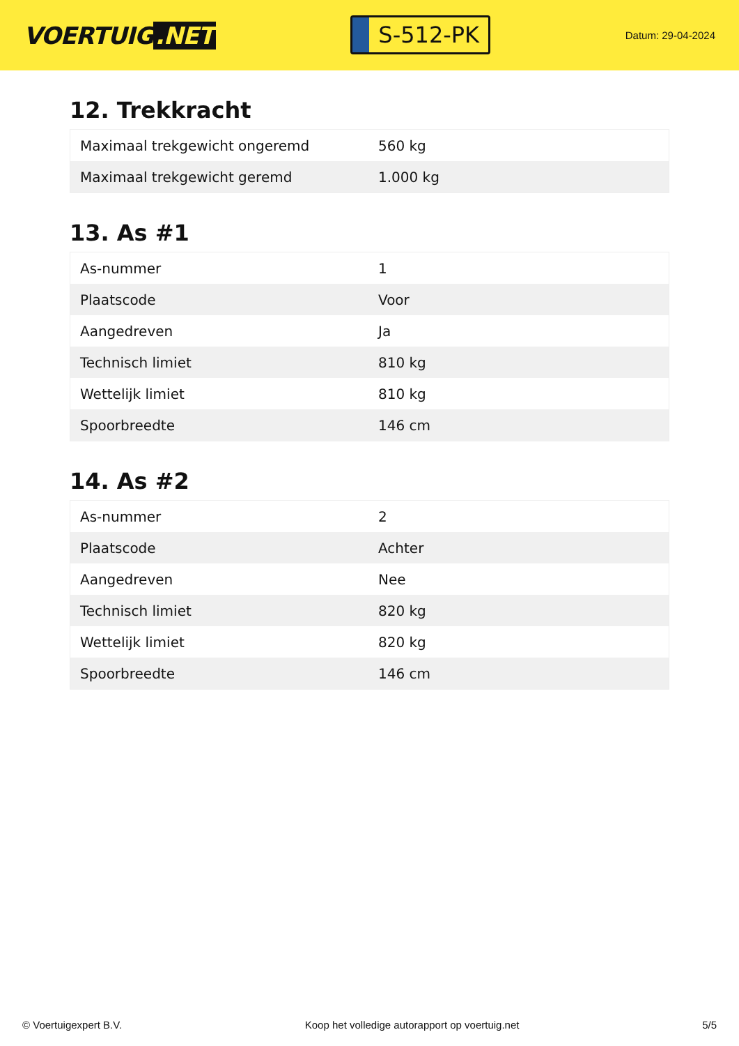VOERTUIG.NET
S-512-PK
Datum: 29-04-2024
12. Trekkracht
| Maximaal trekgewicht ongeremd | 560 kg |
| Maximaal trekgewicht geremd | 1.000 kg |
13. As #1
| As-nummer | 1 |
| Plaatscode | Voor |
| Aangedreven | Ja |
| Technisch limiet | 810 kg |
| Wettelijk limiet | 810 kg |
| Spoorbreedte | 146 cm |
14. As #2
| As-nummer | 2 |
| Plaatscode | Achter |
| Aangedreven | Nee |
| Technisch limiet | 820 kg |
| Wettelijk limiet | 820 kg |
| Spoorbreedte | 146 cm |
© Voertuigexpert B.V. Koop het volledige autorapport op voertuig.net 5/5